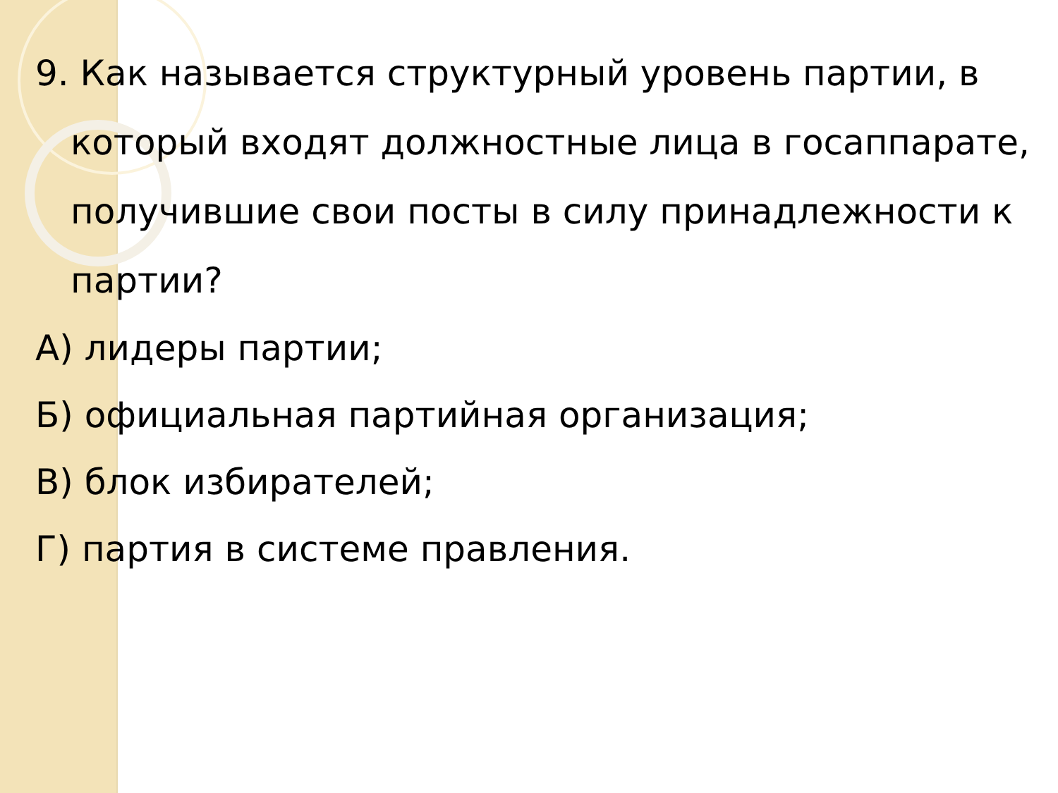9. Как называется структурный уровень партии, в который входят должностные лица в госаппарате, получившие свои посты в силу принадлежности к партии?
А) лидеры партии;
Б) официальная партийная организация;
В) блок избирателей;
Г) партия в системе правления.